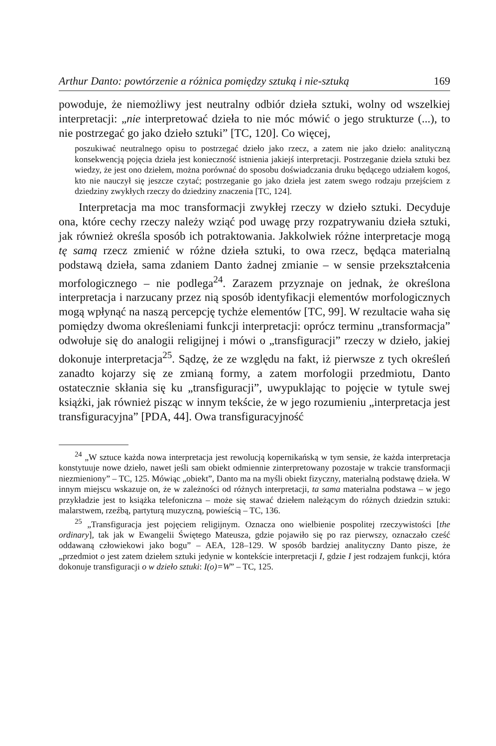Arthur Danto: powtórzenie a różnica pomiędzy sztuką i nie-sztuką 169
powoduje, że niemożliwy jest neutralny odbiór dzieła sztuki, wolny od wszelkiej interpretacji: „nie interpretować dzieła to nie móc mówić o jego strukturze (...), to nie postrzegać go jako dzieło sztuki” [TC, 120]. Co więcej,
poszukiwać neutralnego opisu to postrzegać dzieło jako rzecz, a zatem nie jako dzieło: analityczną konsekwencją pojęcia dzieła jest konieczność istnienia jakiejś interpretacji. Postrzeganie dzieła sztuki bez wiedzy, że jest ono dziełem, można porównać do sposobu doświadczania druku będącego udziałem kogoś, kto nie nauczył się jeszcze czytać; postrzeganie go jako dzieła jest zatem swego rodzaju przejściem z dziedziny zwykłych rzeczy do dziedziny znaczenia [TC, 124].
Interpretacja ma moc transformacji zwykłej rzeczy w dzieło sztuki. Decyduje ona, które cechy rzeczy należy wziąć pod uwagę przy rozpatrywaniu dzieła sztuki, jak również określa sposób ich potraktowania. Jakkolwiek różne interpretacje mogą tę samą rzecz zmienić w różne dzieła sztuki, to owa rzecz, będąca materialną podstawą dzieła, sama zdaniem Danto żadnej zmianie – w sensie przekształcenia morfologicznego – nie podlega<sup>24</sup>. Zarazem przyznaje on jednak, że określona interpretacja i narzucany przez nią sposób identyfikacji elementów morfologicznych mogą wpłynąć na naszą percepcję tychże elementów [TC, 99]. W rezultacie waha się pomiędzy dwoma określeniami funkcji interpretacji: oprócz terminu „transformacja” odwołuje się do analogii religijnej i mówi o „transfiguracji” rzeczy w dzieło, jakiej dokonuje interpretacja<sup>25</sup>. Sądzę, że ze względu na fakt, iż pierwsze z tych określeń zanadto kojarzy się ze zmianą formy, a zatem morfologii przedmiotu, Danto ostatecznie skłania się ku „transfiguracji”, uwypuklając to pojęcie w tytule swej książki, jak również pisząc w innym tekście, że w jego rozumieniu „interpretacja jest transfiguracyjna” [PDA, 44]. Owa transfiguracyjność
<sup>24</sup> „W sztuce każda nowa interpretacja jest rewolucją kopernikańską w tym sensie, że każda interpretacja konstytuuje nowe dzieło, nawet jeśli sam obiekt odmiennie zinterpretowany pozostaje w trakcie transformacji niezmieniony” – TC, 125. Mówiąc „obiekt”, Danto ma na myśli obiekt fizyczny, materialną podstawę dzieła. W innym miejscu wskazuje on, że w zależności od różnych interpretacji, ta sama materialna podstawa – w jego przykładzie jest to książka telefoniczna – może się stawać dziełem należącym do różnych dziedzin sztuki: malarstwem, rzeźbą, partyturą muzyczną, powieścią – TC, 136.
<sup>25</sup> „Transfiguracja jest pojęciem religijnym. Oznacza ono wielbienie pospolitej rzeczywistości [the ordinary], tak jak w Ewangelii Świętego Mateusza, gdzie pojawiło się po raz pierwszy, oznaczało cześć oddawaną człowiekowi jako bogu” – AEA, 128–129. W sposób bardziej analityczny Danto pisze, że „przedmiot o jest zatem dziełem sztuki jedynie w kontekście interpretacji I, gdzie I jest rodzajem funkcji, która dokonuje transfiguracji o w dzieło sztuki: I(o)=W” – TC, 125.